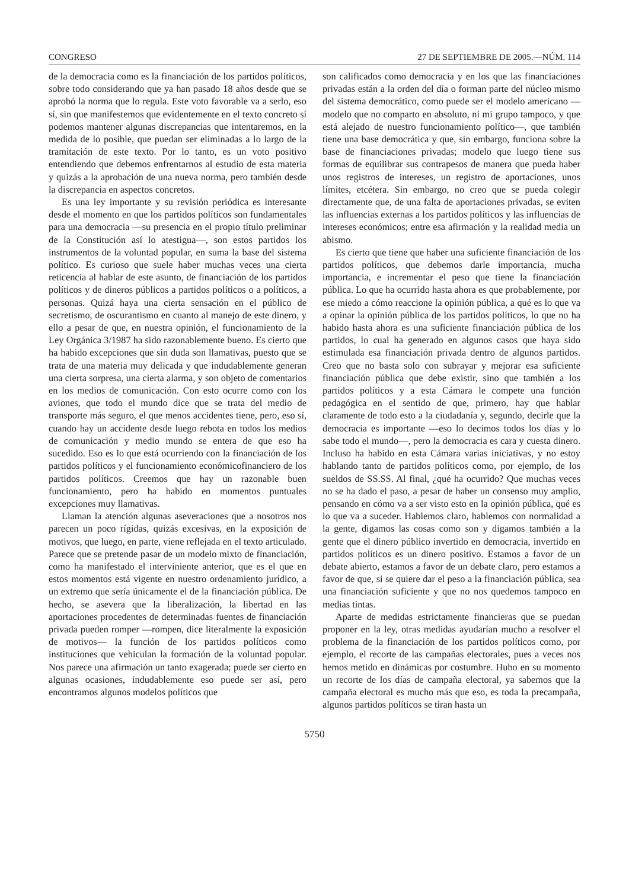CONGRESO 27 DE SEPTIEMBRE DE 2005.—NÚM. 114
de la democracia como es la financiación de los partidos políticos, sobre todo considerando que ya han pasado 18 años desde que se aprobó la norma que lo regula. Este voto favorable va a serlo, eso sí, sin que manifestemos que evidentemente en el texto concreto sí podemos mantener algunas discrepancias que intentaremos, en la medida de lo posible, que puedan ser eliminadas a lo largo de la tramitación de este texto. Por lo tanto, es un voto positivo entendiendo que debemos enfrentarnos al estudio de esta materia y quizás a la aprobación de una nueva norma, pero también desde la discrepancia en aspectos concretos.
Es una ley importante y su revisión periódica es interesante desde el momento en que los partidos políticos son fundamentales para una democracia —su presencia en el propio título preliminar de la Constitución así lo atestigua—, son estos partidos los instrumentos de la voluntad popular, en suma la base del sistema político. Es curioso que suele haber muchas veces una cierta reticencia al hablar de este asunto, de financiación de los partidos políticos y de dineros públicos a partidos políticos o a políticos, a personas. Quizá haya una cierta sensación en el público de secretismo, de oscurantismo en cuanto al manejo de este dinero, y ello a pesar de que, en nuestra opinión, el funcionamiento de la Ley Orgánica 3/1987 ha sido razonablemente bueno. Es cierto que ha habido excepciones que sin duda son llamativas, puesto que se trata de una materia muy delicada y que indudablemente generan una cierta sorpresa, una cierta alarma, y son objeto de comentarios en los medios de comunicación. Con esto ocurre como con los aviones, que todo el mundo dice que se trata del medio de transporte más seguro, el que menos accidentes tiene, pero, eso sí, cuando hay un accidente desde luego rebota en todos los medios de comunicación y medio mundo se entera de que eso ha sucedido. Eso es lo que está ocurriendo con la financiación de los partidos políticos y el funcionamiento económicofinanciero de los partidos políticos. Creemos que hay un razonable buen funcionamiento, pero ha habido en momentos puntuales excepciones muy llamativas.
Llaman la atención algunas aseveraciones que a nosotros nos parecen un poco rígidas, quizás excesivas, en la exposición de motivos, que luego, en parte, viene reflejada en el texto articulado. Parece que se pretende pasar de un modelo mixto de financiación, como ha manifestado el interviniente anterior, que es el que en estos momentos está vigente en nuestro ordenamiento jurídico, a un extremo que sería únicamente el de la financiación pública. De hecho, se asevera que la liberalización, la libertad en las aportaciones procedentes de determinadas fuentes de financiación privada pueden romper —rompen, dice literalmente la exposición de motivos— la función de los partidos políticos como instituciones que vehiculan la formación de la voluntad popular. Nos parece una afirmación un tanto exagerada; puede ser cierto en algunas ocasiones, indudablemente eso puede ser así, pero encontramos algunos modelos políticos que
son calificados como democracia y en los que las financiaciones privadas están a la orden del día o forman parte del núcleo mismo del sistema democrático, como puede ser el modelo americano —modelo que no comparto en absoluto, ni mi grupo tampoco, y que está alejado de nuestro funcionamiento político—, que también tiene una base democrática y que, sin embargo, funciona sobre la base de financiaciones privadas; modelo que luego tiene sus formas de equilibrar sus contrapesos de manera que pueda haber unos registros de intereses, un registro de aportaciones, unos límites, etcétera. Sin embargo, no creo que se pueda colegir directamente que, de una falta de aportaciones privadas, se eviten las influencias externas a los partidos políticos y las influencias de intereses económicos; entre esa afirmación y la realidad media un abismo.
Es cierto que tiene que haber una suficiente financiación de los partidos políticos, que debemos darle importancia, mucha importancia, e incrementar el peso que tiene la financiación pública. Lo que ha ocurrido hasta ahora es que probablemente, por ese miedo a cómo reaccione la opinión pública, a qué es lo que va a opinar la opinión pública de los partidos políticos, lo que no ha habido hasta ahora es una suficiente financiación pública de los partidos, lo cual ha generado en algunos casos que haya sido estimulada esa financiación privada dentro de algunos partidos. Creo que no basta solo con subrayar y mejorar esa suficiente financiación pública que debe existir, sino que también a los partidos políticos y a esta Cámara le compete una función pedagógica en el sentido de que, primero, hay que hablar claramente de todo esto a la ciudadanía y, segundo, decirle que la democracia es importante —eso lo decimos todos los días y lo sabe todo el mundo—, pero la democracia es cara y cuesta dinero. Incluso ha habido en esta Cámara varias iniciativas, y no estoy hablando tanto de partidos políticos como, por ejemplo, de los sueldos de SS.SS. Al final, ¿qué ha ocurrido? Que muchas veces no se ha dado el paso, a pesar de haber un consenso muy amplio, pensando en cómo va a ser visto esto en la opinión pública, qué es lo que va a suceder. Hablemos claro, hablemos con normalidad a la gente, digamos las cosas como son y digamos también a la gente que el dinero público invertido en democracia, invertido en partidos políticos es un dinero positivo. Estamos a favor de un debate abierto, estamos a favor de un debate claro, pero estamos a favor de que, si se quiere dar el peso a la financiación pública, sea una financiación suficiente y que no nos quedemos tampoco en medias tintas.
Aparte de medidas estrictamente financieras que se puedan proponer en la ley, otras medidas ayudarían mucho a resolver el problema de la financiación de los partidos políticos como, por ejemplo, el recorte de las campañas electorales, pues a veces nos hemos metido en dinámicas por costumbre. Hubo en su momento un recorte de los días de campaña electoral, ya sabemos que la campaña electoral es mucho más que eso, es toda la precampaña, algunos partidos políticos se tiran hasta un
5750